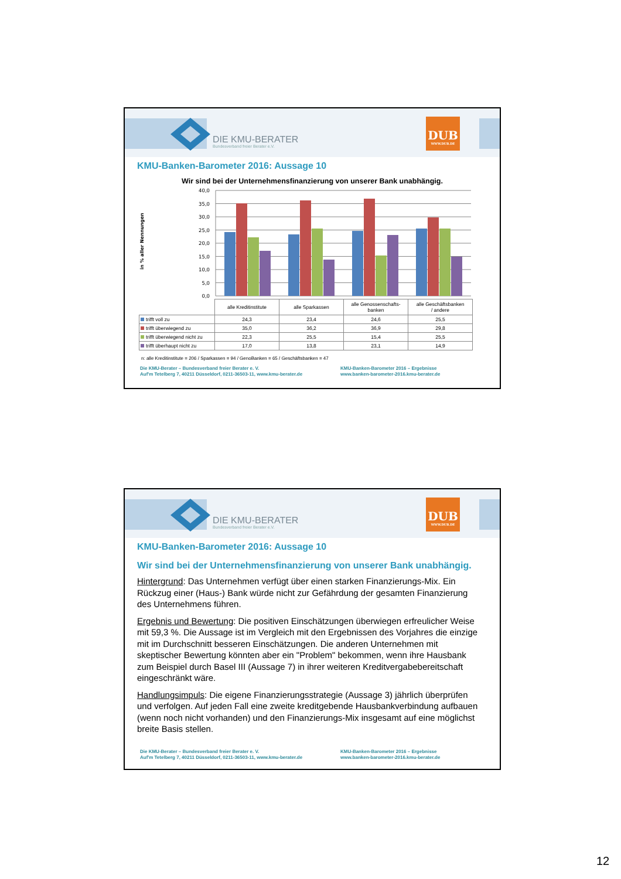DIE KMU-BERATER
Bundesverband freier Berater e.V.
DUB
WWW.DUB.DE
KMU-Banken-Barometer 2016: Aussage 10
Wir sind bei der Unternehmensfinanzierung von unserer Bank unabhängig.
40,0
35,0
30,0
25,0
20,0
15,0
10,0
5,0
0,0
in % aller Nennungen
| | alle Kreditinstitute | alle Sparkassen | alle Genossenschafts- banken | alle Geschäftsbanken / andere |
| trifft voll zu | 24,3 | 23,4 | 24,6 | 25,5 |
| trifft überwiegend zu | 35,0 | 36,2 | 36,9 | 29,8 |
| trifft überwiegend nicht zu | 22,3 | 25,5 | 15,4 | 25,5 |
| trifft überhaupt nicht zu | 17,0 | 13,8 | 23,1 | 14,9 |
n: alle Kreditinstitute = 206 / Sparkassen = 94 / GenoBanken = 65 / Geschäftsbanken = 47
Die KMU-Berater – Bundesverband freier Berater e. V.
Auf'm Tetelberg 7, 40211 Düsseldorf, 0211-36503-11, www.kmu-berater.de
KMU-Banken-Barometer 2016 – Ergebnisse
www.banken-barometer-2016.kmu-berater.de
DIE KMU-BERATER
Bundesverband freier Berater e.V.
DUB
WWW.DUB.DE
KMU-Banken-Barometer 2016: Aussage 10
Wir sind bei der Unternehmensfinanzierung von unserer Bank unabhängig.
Hintergrund: Das Unternehmen verfügt über einen starken Finanzierungs-Mix. Ein Rückzug einer (Haus-) Bank würde nicht zur Gefährdung der gesamten Finanzierung des Unternehmens führen.
Ergebnis und Bewertung: Die positiven Einschätzungen überwiegen erfreulicher Weise mit 59,3 %. Die Aussage ist im Vergleich mit den Ergebnissen des Vorjahres die einzige mit im Durchschnitt besseren Einschätzungen. Die anderen Unternehmen mit skeptischer Bewertung könnten aber ein "Problem" bekommen, wenn ihre Hausbank zum Beispiel durch Basel III (Aussage 7) in ihrer weiteren Kreditvergabebereitschaft eingeschränkt wäre.
Handlungsimpuls: Die eigene Finanzierungsstrategie (Aussage 3) jährlich überprüfen und verfolgen. Auf jeden Fall eine zweite kreditgebende Hausbankverbindung aufbauen (wenn noch nicht vorhanden) und den Finanzierungs-Mix insgesamt auf eine möglichst breite Basis stellen.
Die KMU-Berater – Bundesverband freier Berater e. V.
Auf'm Tetelberg 7, 40211 Düsseldorf, 0211-36503-11, www.kmu-berater.de
KMU-Banken-Barometer 2016 – Ergebnisse
www.banken-barometer-2016.kmu-berater.de
12